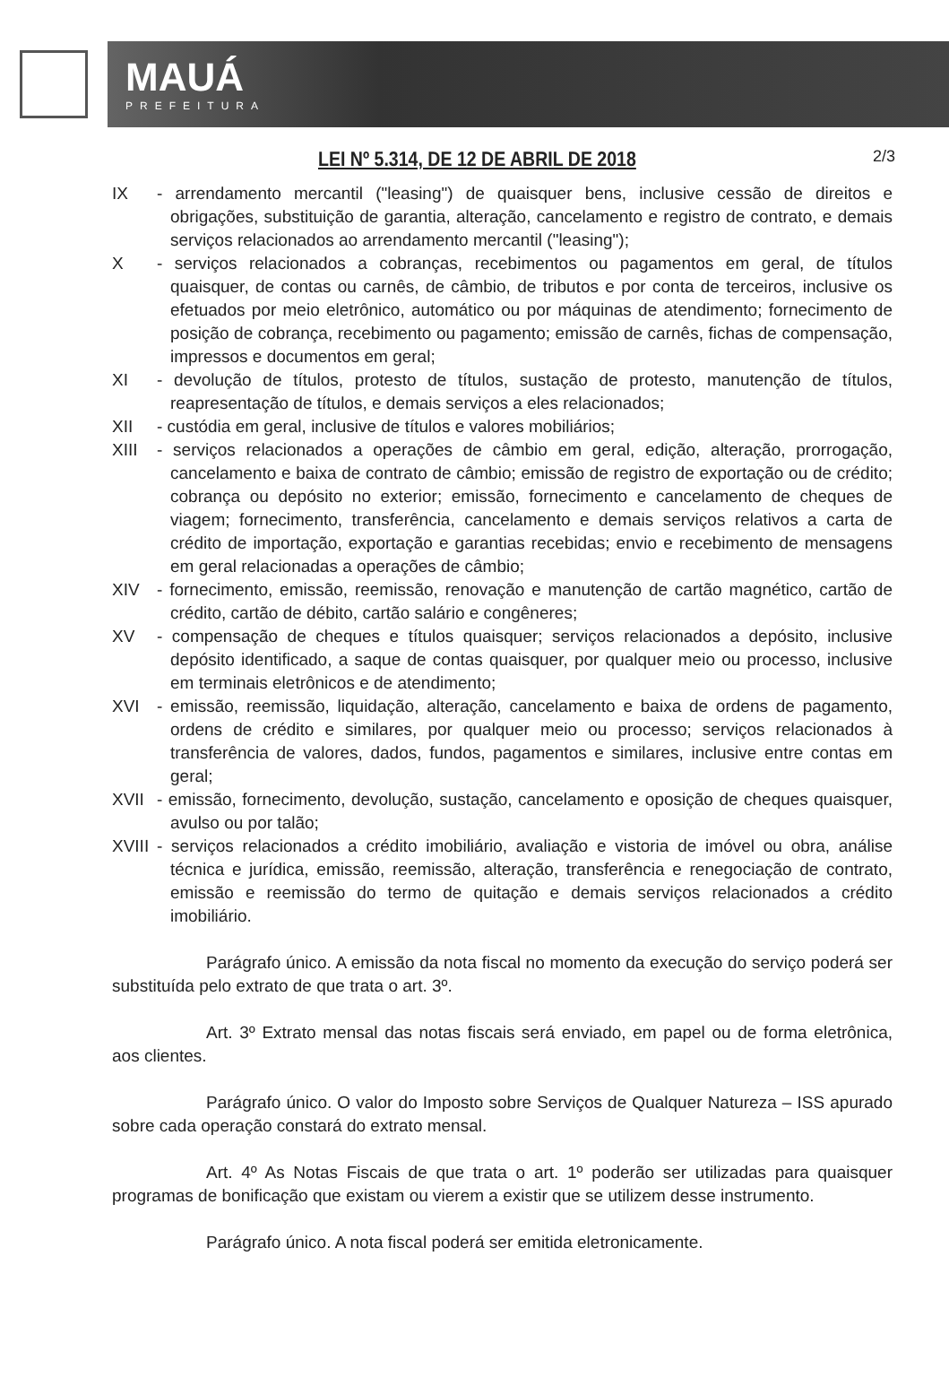MAUÁ
PREFEITURA
LEI Nº 5.314, DE 12 DE ABRIL DE 2018
2/3
IX - arrendamento mercantil ("leasing") de quaisquer bens, inclusive cessão de direitos e obrigações, substituição de garantia, alteração, cancelamento e registro de contrato, e demais serviços relacionados ao arrendamento mercantil ("leasing");
X - serviços relacionados a cobranças, recebimentos ou pagamentos em geral, de títulos quaisquer, de contas ou carnês, de câmbio, de tributos e por conta de terceiros, inclusive os efetuados por meio eletrônico, automático ou por máquinas de atendimento; fornecimento de posição de cobrança, recebimento ou pagamento; emissão de carnês, fichas de compensação, impressos e documentos em geral;
XI - devolução de títulos, protesto de títulos, sustação de protesto, manutenção de títulos, reapresentação de títulos, e demais serviços a eles relacionados;
XII - custódia em geral, inclusive de títulos e valores mobiliários;
XIII - serviços relacionados a operações de câmbio em geral, edição, alteração, prorrogação, cancelamento e baixa de contrato de câmbio; emissão de registro de exportação ou de crédito; cobrança ou depósito no exterior; emissão, fornecimento e cancelamento de cheques de viagem; fornecimento, transferência, cancelamento e demais serviços relativos a carta de crédito de importação, exportação e garantias recebidas; envio e recebimento de mensagens em geral relacionadas a operações de câmbio;
XIV - fornecimento, emissão, reemissão, renovação e manutenção de cartão magnético, cartão de crédito, cartão de débito, cartão salário e congêneres;
XV - compensação de cheques e títulos quaisquer; serviços relacionados a depósito, inclusive depósito identificado, a saque de contas quaisquer, por qualquer meio ou processo, inclusive em terminais eletrônicos e de atendimento;
XVI - emissão, reemissão, liquidação, alteração, cancelamento e baixa de ordens de pagamento, ordens de crédito e similares, por qualquer meio ou processo; serviços relacionados à transferência de valores, dados, fundos, pagamentos e similares, inclusive entre contas em geral;
XVII - emissão, fornecimento, devolução, sustação, cancelamento e oposição de cheques quaisquer, avulso ou por talão;
XVIII
- serviços relacionados a crédito imobiliário, avaliação e vistoria de imóvel ou obra, análise técnica e jurídica, emissão, reemissão, alteração, transferência e renegociação de contrato, emissão e reemissão do termo de quitação e demais serviços relacionados a crédito imobiliário.
Parágrafo único. A emissão da nota fiscal no momento da execução do serviço poderá ser substituída pelo extrato de que trata o art. 3º.
Art. 3º Extrato mensal das notas fiscais será enviado, em papel ou de forma eletrônica, aos clientes.
Parágrafo único. O valor do Imposto sobre Serviços de Qualquer Natureza – ISS apurado sobre cada operação constará do extrato mensal.
Art. 4º As Notas Fiscais de que trata o art. 1º poderão ser utilizadas para quaisquer programas de bonificação que existam ou vierem a existir que se utilizem desse instrumento.
Parágrafo único. A nota fiscal poderá ser emitida eletronicamente.